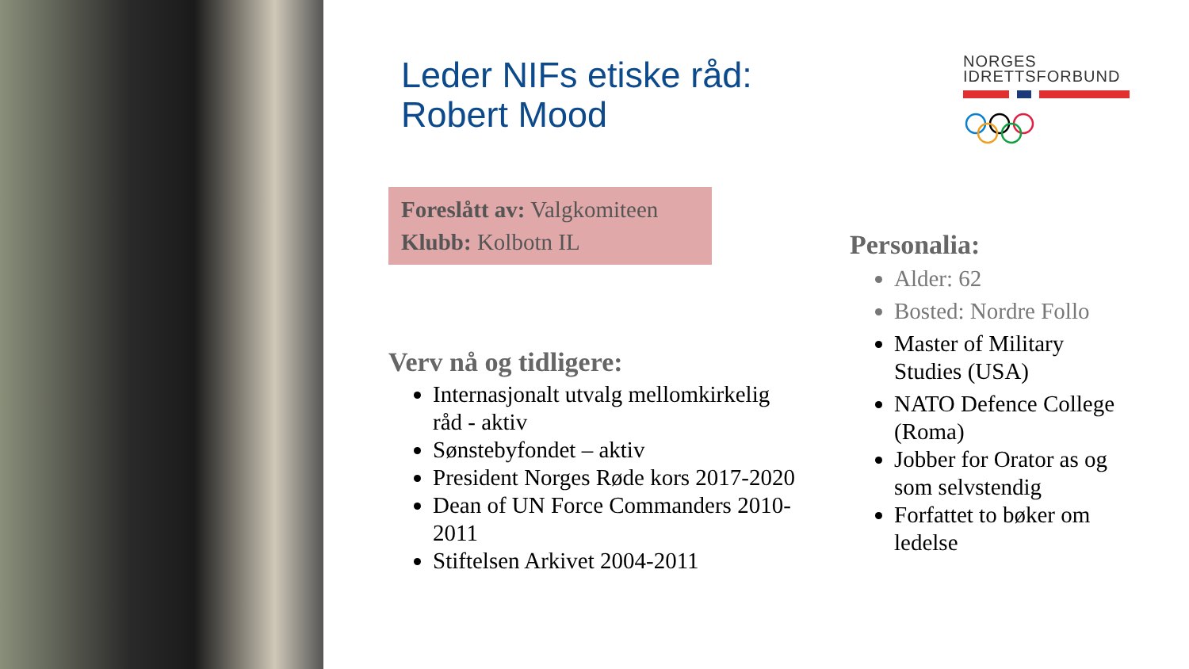NORGES
IDRETTSFORBUND
Leder NIFs etiske råd:
Robert Mood
Foreslått av: Valgkomiteen
Klubb: Kolbotn IL
Verv nå og tidligere:
Internasjonalt utvalg mellomkirkelig råd - aktiv
Sønstebyfondet – aktiv
President Norges Røde kors 2017-2020
Dean of UN Force Commanders 2010-2011
Stiftelsen Arkivet 2004-2011
Personalia:
Alder: 62
Bosted: Nordre Follo
Master of Military Studies (USA)
NATO Defence College (Roma)
Jobber for Orator as og som selvstendig
Forfattet to bøker om ledelse